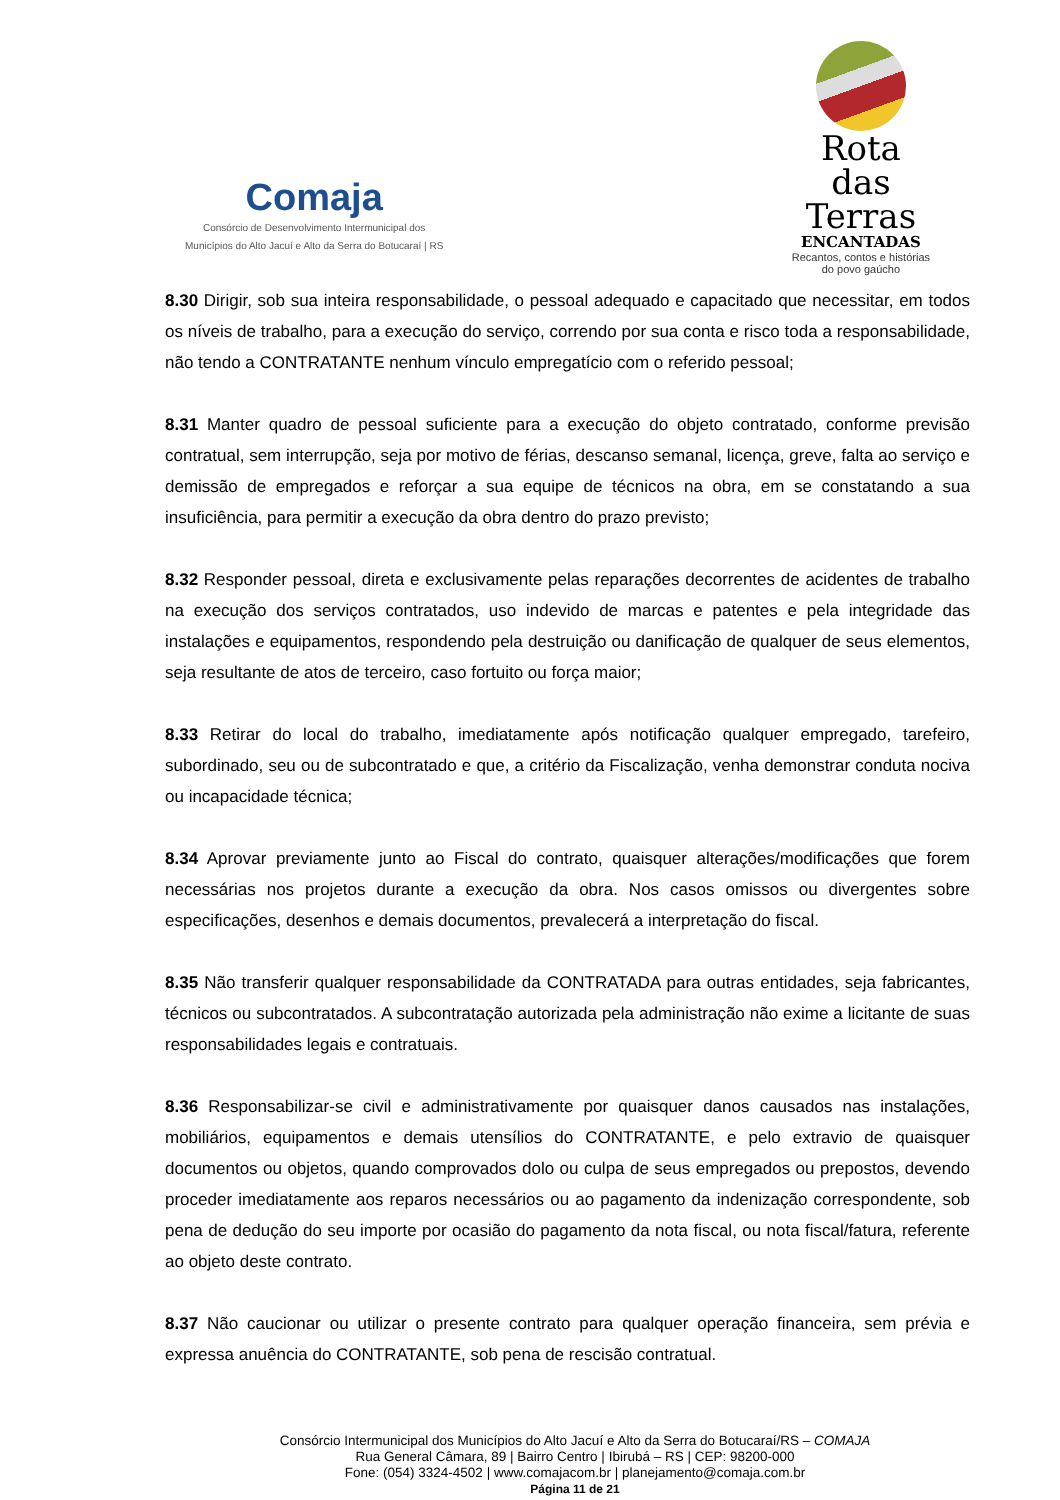Comaja
Consórcio de Desenvolvimento Intermunicipal dos
Municípios do Alto Jacuí e Alto da Serra do Botucaraí | RS
Rota
das
Terras
ENCANTADAS
Recantos, contos e histórias
do povo gaúcho
8.30 Dirigir, sob sua inteira responsabilidade, o pessoal adequado e capacitado que necessitar, em todos os níveis de trabalho, para a execução do serviço, correndo por sua conta e risco toda a responsabilidade, não tendo a CONTRATANTE nenhum vínculo empregatício com o referido pessoal;
8.31 Manter quadro de pessoal suficiente para a execução do objeto contratado, conforme previsão contratual, sem interrupção, seja por motivo de férias, descanso semanal, licença, greve, falta ao serviço e demissão de empregados e reforçar a sua equipe de técnicos na obra, em se constatando a sua insuficiência, para permitir a execução da obra dentro do prazo previsto;
8.32 Responder pessoal, direta e exclusivamente pelas reparações decorrentes de acidentes de trabalho na execução dos serviços contratados, uso indevido de marcas e patentes e pela integridade das instalações e equipamentos, respondendo pela destruição ou danificação de qualquer de seus elementos, seja resultante de atos de terceiro, caso fortuito ou força maior;
8.33 Retirar do local do trabalho, imediatamente após notificação qualquer empregado, tarefeiro, subordinado, seu ou de subcontratado e que, a critério da Fiscalização, venha demonstrar conduta nociva ou incapacidade técnica;
8.34 Aprovar previamente junto ao Fiscal do contrato, quaisquer alterações/modificações que forem necessárias nos projetos durante a execução da obra. Nos casos omissos ou divergentes sobre especificações, desenhos e demais documentos, prevalecerá a interpretação do fiscal.
8.35 Não transferir qualquer responsabilidade da CONTRATADA para outras entidades, seja fabricantes, técnicos ou subcontratados. A subcontratação autorizada pela administração não exime a licitante de suas responsabilidades legais e contratuais.
8.36 Responsabilizar-se civil e administrativamente por quaisquer danos causados nas instalações, mobiliários, equipamentos e demais utensílios do CONTRATANTE, e pelo extravio de quaisquer documentos ou objetos, quando comprovados dolo ou culpa de seus empregados ou prepostos, devendo proceder imediatamente aos reparos necessários ou ao pagamento da indenização correspondente, sob pena de dedução do seu importe por ocasião do pagamento da nota fiscal, ou nota fiscal/fatura, referente ao objeto deste contrato.
8.37 Não caucionar ou utilizar o presente contrato para qualquer operação financeira, sem prévia e expressa anuência do CONTRATANTE, sob pena de rescisão contratual.
Consórcio Intermunicipal dos Municípios do Alto Jacuí e Alto da Serra do Botucaraí/RS – COMAJA
Rua General Câmara, 89 | Bairro Centro | Ibirubá – RS | CEP: 98200-000
Fone: (054) 3324-4502 | www.comajacom.br | planejamento@comaja.com.br
Página 11 de 21